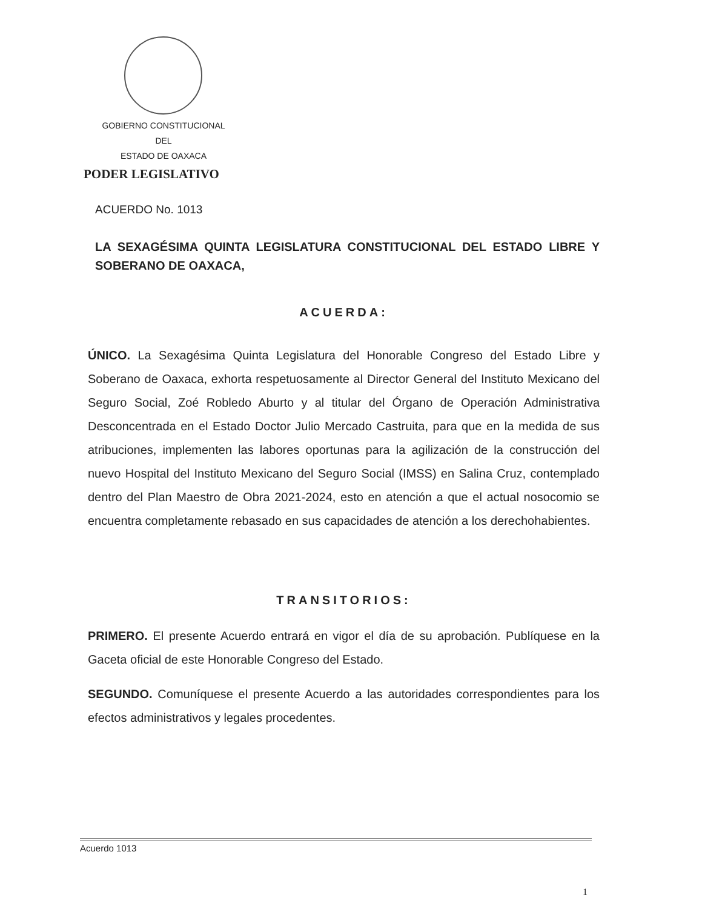GOBIERNO CONSTITUCIONAL
DEL
ESTADO DE OAXACA
PODER LEGISLATIVO
ACUERDO No. 1013
LA SEXAGÉSIMA QUINTA LEGISLATURA CONSTITUCIONAL DEL ESTADO LIBRE Y SOBERANO DE OAXACA,
ACUERDA:
ÚNICO. La Sexagésima Quinta Legislatura del Honorable Congreso del Estado Libre y Soberano de Oaxaca, exhorta respetuosamente al Director General del Instituto Mexicano del Seguro Social, Zoé Robledo Aburto y al titular del Órgano de Operación Administrativa Desconcentrada en el Estado Doctor Julio Mercado Castruita, para que en la medida de sus atribuciones, implementen las labores oportunas para la agilización de la construcción del nuevo Hospital del Instituto Mexicano del Seguro Social (IMSS) en Salina Cruz, contemplado dentro del Plan Maestro de Obra 2021-2024, esto en atención a que el actual nosocomio se encuentra completamente rebasado en sus capacidades de atención a los derechohabientes.
TRANSITORIOS:
PRIMERO. El presente Acuerdo entrará en vigor el día de su aprobación. Publíquese en la Gaceta oficial de este Honorable Congreso del Estado.
SEGUNDO. Comuníquese el presente Acuerdo a las autoridades correspondientes para los efectos administrativos y legales procedentes.
Acuerdo 1013
1